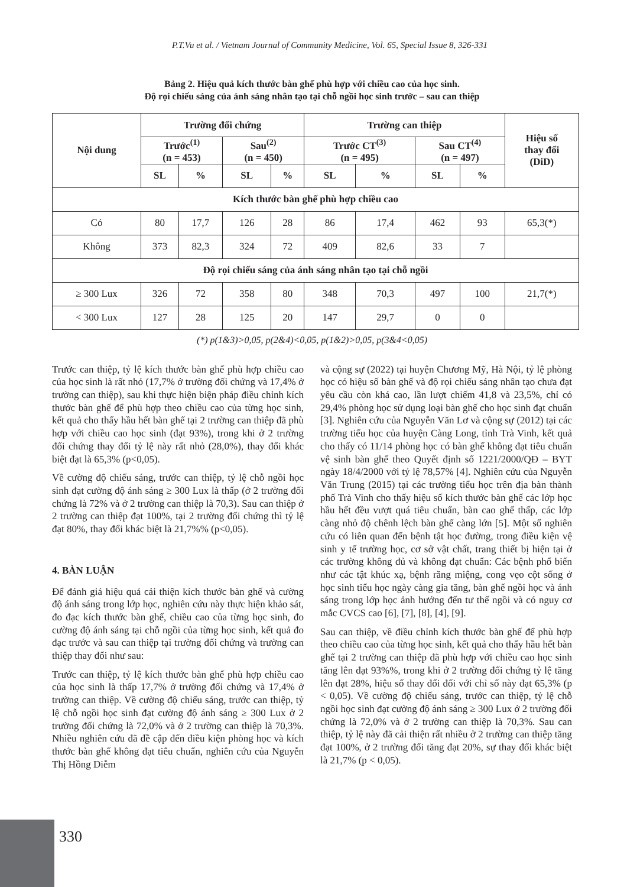P.T.Vu et al. / Vietnam Journal of Community Medicine, Vol. 65, Special Issue 8, 326-331
Bảng 2. Hiệu quả kích thước bàn ghế phù hợp với chiều cao của học sinh.
Độ rọi chiếu sáng của ánh sáng nhân tạo tại chỗ ngồi học sinh trước – sau can thiệp
| Nội dung | Trường đối chứng | | | | Trường can thiệp | | | | Hiệu số thay đổi (DiD) |
| --- | --- | --- | --- | --- | --- | --- | --- | --- | --- |
| | Trước<sup>(1)</sup> (n = 453) | | Sau<sup>(2)</sup> (n = 450) | | Trước CT<sup>(3)</sup> (n = 495) | | Sau CT<sup>(4)</sup> (n = 497) | | |
| | SL | % | SL | % | SL | % | SL | % | |
| Kích thước bàn ghế phù hợp chiều cao | | | | | | | | | |
| Có | 80 | 17,7 | 126 | 28 | 86 | 17,4 | 462 | 93 | 65,3(*) |
| Không | 373 | 82,3 | 324 | 72 | 409 | 82,6 | 33 | 7 | |
| Độ rọi chiếu sáng của ánh sáng nhân tạo tại chỗ ngồi | | | | | | | | | |
| ≥ 300 Lux | 326 | 72 | 358 | 80 | 348 | 70,3 | 497 | 100 | 21,7(*) |
| < 300 Lux | 127 | 28 | 125 | 20 | 147 | 29,7 | 0 | 0 | |
(*) p(1&3)>0,05, p(2&4)<0,05, p(1&2)>0,05, p(3&4<0,05)
Trước can thiệp, tỷ lệ kích thước bàn ghế phù hợp chiều cao của học sinh là rất nhỏ (17,7% ở trường đối chứng và 17,4% ở trường can thiệp), sau khi thực hiện biện pháp điều chỉnh kích thước bàn ghế để phù hợp theo chiều cao của từng học sinh, kết quả cho thấy hầu hết bàn ghế tại 2 trường can thiệp đã phù hợp với chiều cao học sinh (đạt 93%), trong khi ở 2 trường đối chứng thay đổi tỷ lệ này rất nhỏ (28,0%), thay đổi khác biệt đạt là 65,3% (p<0,05).
Về cường độ chiếu sáng, trước can thiệp, tỷ lệ chỗ ngồi học sinh đạt cường độ ánh sáng ≥ 300 Lux là thấp (ở 2 trường đối chứng là 72% và ở 2 trường can thiệp là 70,3). Sau can thiệp ở 2 trường can thiệp đạt 100%, tại 2 trường đối chứng thì tỷ lệ đạt 80%, thay đổi khác biệt là 21,7%% (p<0,05).
4. BÀN LUẬN
Để đánh giá hiệu quả cải thiện kích thước bàn ghế và cường độ ánh sáng trong lớp học, nghiên cứu này thực hiện khảo sát, đo đạc kích thước bàn ghế, chiều cao của từng học sinh, đo cường độ ánh sáng tại chỗ ngồi của từng học sinh, kết quả đo đạc trước và sau can thiệp tại trường đối chứng và trường can thiệp thay đổi như sau:
Trước can thiệp, tỷ lệ kích thước bàn ghế phù hợp chiều cao của học sinh là thấp 17,7% ở trường đối chứng và 17,4% ở trường can thiệp. Về cường độ chiếu sáng, trước can thiệp, tỷ lệ chỗ ngồi học sinh đạt cường độ ánh sáng ≥ 300 Lux ở 2 trường đối chứng là 72,0% và ở 2 trường can thiệp là 70,3%. Nhiều nghiên cứu đã đề cập đến điều kiện phòng học và kích thước bàn ghế không đạt tiêu chuẩn, nghiên cứu của Nguyễn Thị Hồng Diễm
và cộng sự (2022) tại huyện Chương Mỹ, Hà Nội, tỷ lệ phòng học có hiệu số bàn ghế và độ rọi chiếu sáng nhân tạo chưa đạt yêu cầu còn khá cao, lần lượt chiếm 41,8 và 23,5%, chỉ có 29,4% phòng học sử dụng loại bàn ghế cho học sinh đạt chuẩn [3]. Nghiên cứu của Nguyễn Văn Lơ và cộng sự (2012) tại các trường tiểu học của huyện Càng Long, tỉnh Trà Vinh, kết quả cho thấy có 11/14 phòng học có bàn ghế không đạt tiêu chuẩn vệ sinh bàn ghế theo Quyết định số 1221/2000/QĐ – BYT ngày 18/4/2000 với tỷ lệ 78,57% [4]. Nghiên cứu của Nguyễn Văn Trung (2015) tại các trường tiểu học trên địa bàn thành phố Trà Vinh cho thấy hiệu số kích thước bàn ghế các lớp học hầu hết đều vượt quá tiêu chuẩn, bàn cao ghế thấp, các lớp càng nhỏ độ chênh lệch bàn ghế càng lớn [5]. Một số nghiên cứu có liên quan đến bệnh tật học đường, trong điều kiện vệ sinh y tế trường học, cơ sở vật chất, trang thiết bị hiện tại ở các trường không đủ và không đạt chuẩn: Các bệnh phổ biến như các tật khúc xạ, bệnh răng miệng, cong vẹo cột sống ở học sinh tiểu học ngày càng gia tăng, bàn ghế ngồi học và ánh sáng trong lớp học ảnh hưởng đến tư thế ngồi và có nguy cơ mắc CVCS cao [6], [7], [8], [4], [9].
Sau can thiệp, về điều chỉnh kích thước bàn ghế để phù hợp theo chiều cao của từng học sinh, kết quả cho thấy hầu hết bàn ghế tại 2 trường can thiệp đã phù hợp với chiều cao học sinh tăng lên đạt 93%%, trong khi ở 2 trường đối chứng tỷ lệ tăng lên đạt 28%, hiệu số thay đổi đối với chỉ số này đạt 65,3% (p < 0,05). Về cường độ chiếu sáng, trước can thiệp, tỷ lệ chỗ ngồi học sinh đạt cường độ ánh sáng ≥ 300 Lux ở 2 trường đối chứng là 72,0% và ở 2 trường can thiệp là 70,3%. Sau can thiệp, tỷ lệ này đã cải thiện rất nhiều ở 2 trường can thiệp tăng đạt 100%, ở 2 trường đối tăng đạt 20%, sự thay đổi khác biệt là 21,7% (p < 0,05).
330